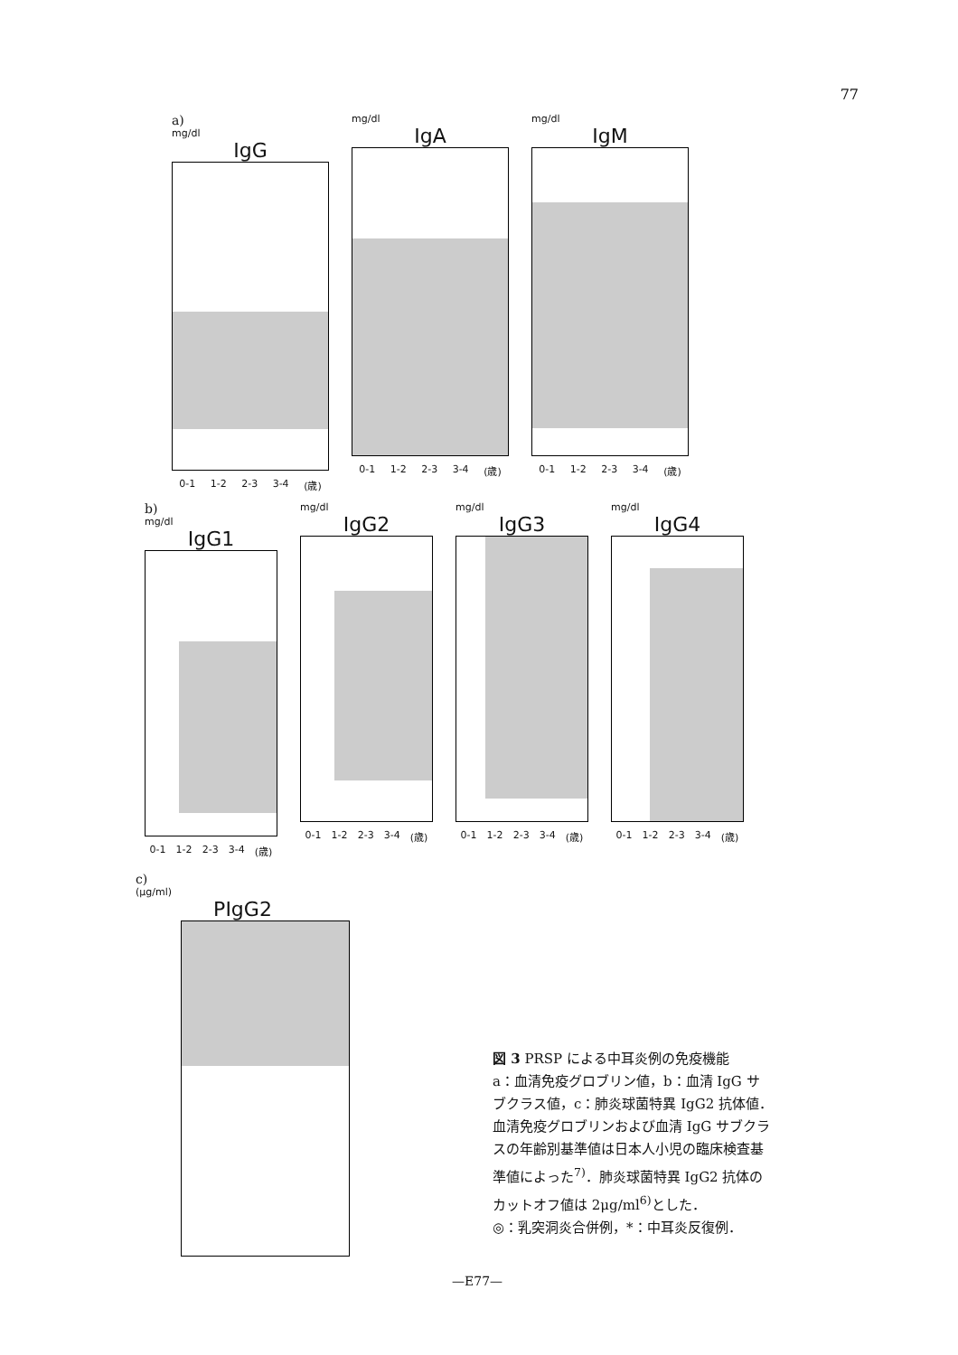77
a)
mg/dl
IgG
0-1 1-2 2-3 3-4 (歳)
mg/dl
IgA
0-1 1-2 2-3 3-4 (歳)
mg/dl
IgM
0-1 1-2 2-3 3-4 (歳)
b)
mg/dl
IgG1
0-1 1-2 2-3 3-4 (歳)
mg/dl
IgG2
0-1 1-2 2-3 3-4 (歳)
mg/dl
IgG3
0-1 1-2 2-3 3-4 (歳)
mg/dl
IgG4
0-1 1-2 2-3 3-4 (歳)
c)
(μg/ml)
PIgG2
図 3 PRSP による中耳炎例の免疫機能
a：血清免疫グロブリン値，b：血清 IgG サブクラス値，c：肺炎球菌特異 IgG2 抗体値．
血清免疫グロブリンおよび血清 IgG サブクラスの年齢別基準値は日本人小児の臨床検査基準値によった<sup>7)</sup>．肺炎球菌特異 IgG2 抗体のカットオフ値は 2μg/ml<sup>6)</sup>とした．
◎：乳突洞炎合併例，*：中耳炎反復例．
—E77—